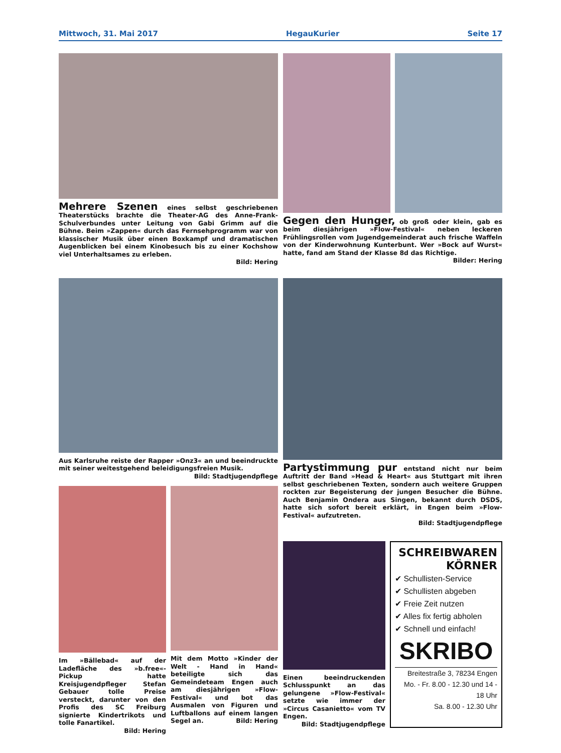Mittwoch, 31. Mai 2017 HegauKurier Seite 17
Mehrere Szenen eines selbst geschriebenen Theaterstücks brachte die Theater-AG des Anne-Frank-Schulverbundes unter Leitung von Gabi Grimm auf die Bühne. Beim »Zappen« durch das Fernsehprogramm war von klassischer Musik über einen Boxkampf und dramatischen Augenblicken bei einem Kinobesuch bis zu einer Kochshow viel Unterhaltsames zu erleben.
Bild: Hering
Gegen den Hunger, ob groß oder klein, gab es beim diesjährigen »Flow-Festival« neben leckeren Frühlingsrollen vom Jugendgemeinderat auch frische Waffeln von der Kinderwohnung Kunterbunt. Wer »Bock auf Wurst« hatte, fand am Stand der Klasse 8d das Richtige. Bilder: Hering
Aus Karlsruhe reiste der Rapper »Onz3« an und beeindruckte mit seiner weitestgehend beleidigungsfreien Musik.
Bild: Stadtjugendpflege
Im »Bällebad« auf der Ladefläche des »b.free«-Pickup hatte Kreisjugendpfleger Stefan Gebauer tolle Preise versteckt, darunter von den Profis des SC Freiburg signierte Kindertrikots und tolle Fanartikel.
Bild: Hering
Mit dem Motto »Kinder der Welt - Hand in Hand« beteiligte sich das Gemeindeteam Engen auch am diesjährigen »Flow-Festival« und bot das Ausmalen von Figuren und Luftballons auf einem langen Segel an. Bild: Hering
Partystimmung pur entstand nicht nur beim Auftritt der Band »Head & Heart« aus Stuttgart mit ihren selbst geschriebenen Texten, sondern auch weitere Gruppen rockten zur Begeisterung der jungen Besucher die Bühne. Auch Benjamin Ondera aus Singen, bekannt durch DSDS, hatte sich sofort bereit erklärt, in Engen beim »Flow-Festival« aufzutreten.
Bild: Stadtjugendpflege
Einen beeindruckenden Schlusspunkt an das gelungene »Flow-Festival« setzte wie immer der »Circus Casanietto« vom TV Engen.
Bild: Stadtjugendpflege
SCHREIBWAREN
KÖRNER
✔ Schullisten-Service
✔ Schullisten abgeben
✔ Freie Zeit nutzen
✔ Alles fix fertig abholen
✔ Schnell und einfach!
SKRIBO
Breitestraße 3, 78234 Engen
Mo. - Fr. 8.00 - 12.30 und 14 - 18 Uhr
Sa. 8.00 - 12.30 Uhr